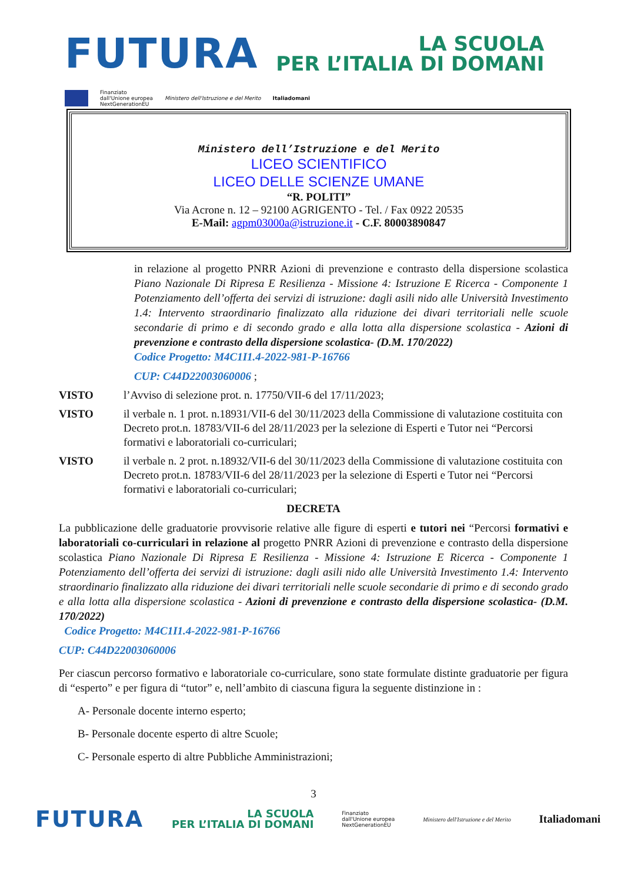FUTURA LA SCUOLA
PER L’ITALIA DI DOMANI
Finanziato
dall'Unione europea
NextGenerationEU Ministero dell'Istruzione e del Merito Italiadomani
Ministero dell’Istruzione e del Merito
LICEO SCIENTIFICO
LICEO DELLE SCIENZE UMANE
“R. POLITI”
Via Acrone n. 12 – 92100 AGRIGENTO - Tel. / Fax 0922 20535
E-Mail: agpm03000a@istruzione.it - C.F. 80003890847
in relazione al progetto PNRR Azioni di prevenzione e contrasto della dispersione scolastica Piano Nazionale Di Ripresa E Resilienza - Missione 4: Istruzione E Ricerca - Componente 1 Potenziamento dell’offerta dei servizi di istruzione: dagli asili nido alle Università Investimento 1.4: Intervento straordinario finalizzato alla riduzione dei divari territoriali nelle scuole secondarie di primo e di secondo grado e alla lotta alla dispersione scolastica - Azioni di prevenzione e contrasto della dispersione scolastica- (D.M. 170/2022)
Codice Progetto: M4C1I1.4-2022-981-P-16766
CUP: C44D22003060006 ;
VISTO l’Avviso di selezione prot. n. 17750/VII-6 del 17/11/2023;
VISTO il verbale n. 1 prot. n.18931/VII-6 del 30/11/2023 della Commissione di valutazione costituita con Decreto prot.n. 18783/VII-6 del 28/11/2023 per la selezione di Esperti e Tutor nei “Percorsi formativi e laboratoriali co-curriculari;
VISTO il verbale n. 2 prot. n.18932/VII-6 del 30/11/2023 della Commissione di valutazione costituita con Decreto prot.n. 18783/VII-6 del 28/11/2023 per la selezione di Esperti e Tutor nei “Percorsi formativi e laboratoriali co-curriculari;
DECRETA
La pubblicazione delle graduatorie provvisorie relative alle figure di esperti e tutori nei “Percorsi formativi e laboratoriali co-curriculari in relazione al progetto PNRR Azioni di prevenzione e contrasto della dispersione scolastica Piano Nazionale Di Ripresa E Resilienza - Missione 4: Istruzione E Ricerca - Componente 1 Potenziamento dell’offerta dei servizi di istruzione: dagli asili nido alle Università Investimento 1.4: Intervento straordinario finalizzato alla riduzione dei divari territoriali nelle scuole secondarie di primo e di secondo grado e alla lotta alla dispersione scolastica - Azioni di prevenzione e contrasto della dispersione scolastica- (D.M. 170/2022)
Codice Progetto: M4C1I1.4-2022-981-P-16766
CUP: C44D22003060006
Per ciascun percorso formativo e laboratoriale co-curriculare, sono state formulate distinte graduatorie per figura di “esperto” e per figura di “tutor” e, nell’ambito di ciascuna figura la seguente distinzione in :
A- Personale docente interno esperto;
B- Personale docente esperto di altre Scuole;
C- Personale esperto di altre Pubbliche Amministrazioni;
3
FUTURA LA SCUOLA
PER L’ITALIA DI DOMANI Finanziato
dall'Unione europea
NextGenerationEU Ministero dell'Istruzione e del Merito Italiadomani